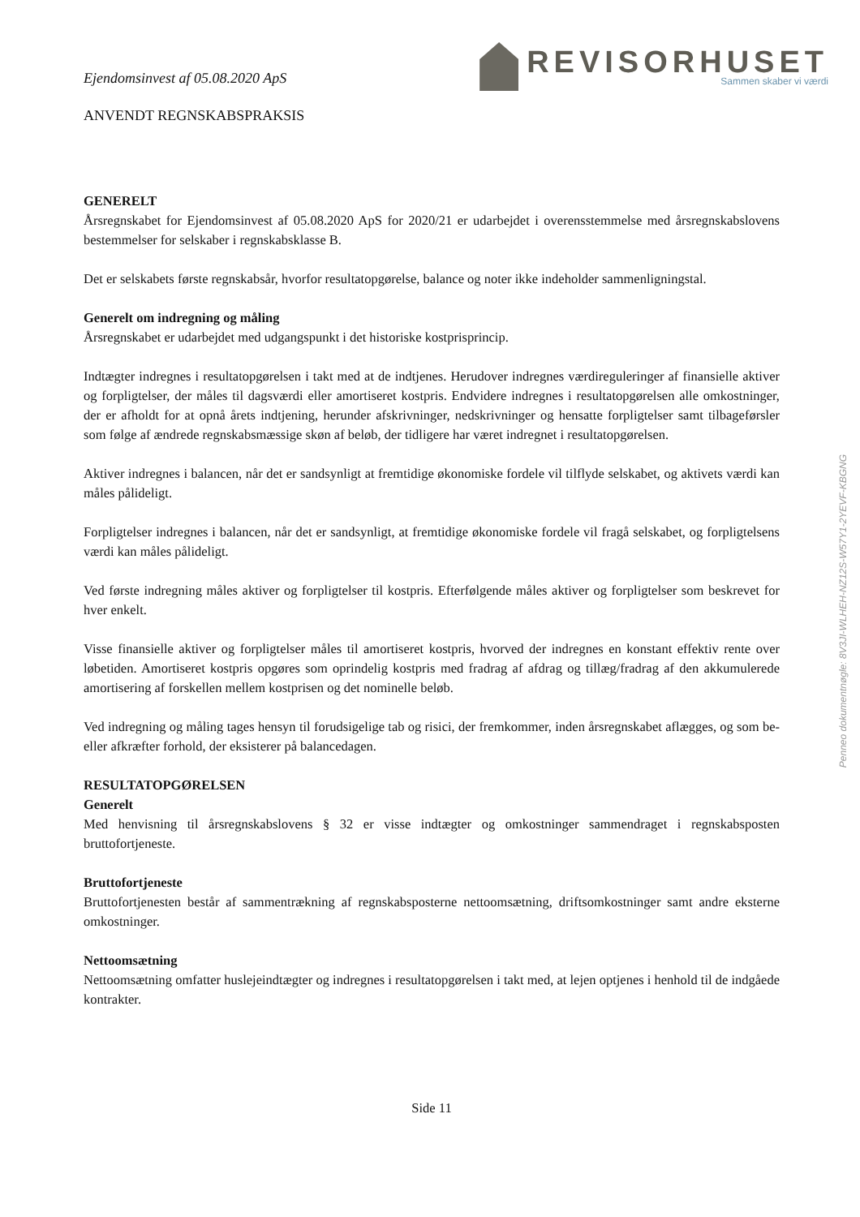Ejendomsinvest af 05.08.2020 ApS
REVISORHUSET
Sammen skaber vi værdi
ANVENDT REGNSKABSPRAKSIS
GENERELT
Årsregnskabet for Ejendomsinvest af 05.08.2020 ApS for 2020/21 er udarbejdet i overensstemmelse med årsregnskabslovens bestemmelser for selskaber i regnskabsklasse B.
Det er selskabets første regnskabsår, hvorfor resultatopgørelse, balance og noter ikke indeholder sammenligningstal.
Generelt om indregning og måling
Årsregnskabet er udarbejdet med udgangspunkt i det historiske kostprisprincip.
Indtægter indregnes i resultatopgørelsen i takt med at de indtjenes. Herudover indregnes værdireguleringer af finansielle aktiver og forpligtelser, der måles til dagsværdi eller amortiseret kostpris. Endvidere indregnes i resultatopgørelsen alle omkostninger, der er afholdt for at opnå årets indtjening, herunder afskrivninger, nedskrivninger og hensatte forpligtelser samt tilbageførsler som følge af ændrede regnskabsmæssige skøn af beløb, der tidligere har været indregnet i resultatopgørelsen.
Aktiver indregnes i balancen, når det er sandsynligt at fremtidige økonomiske fordele vil tilflyde selskabet, og aktivets værdi kan måles pålideligt.
Forpligtelser indregnes i balancen, når det er sandsynligt, at fremtidige økonomiske fordele vil fragå selskabet, og forpligtelsens værdi kan måles pålideligt.
Ved første indregning måles aktiver og forpligtelser til kostpris. Efterfølgende måles aktiver og forpligtelser som beskrevet for hver enkelt.
Visse finansielle aktiver og forpligtelser måles til amortiseret kostpris, hvorved der indregnes en konstant effektiv rente over løbetiden. Amortiseret kostpris opgøres som oprindelig kostpris med fradrag af afdrag og tillæg/fradrag af den akkumulerede amortisering af forskellen mellem kostprisen og det nominelle beløb.
Ved indregning og måling tages hensyn til forudsigelige tab og risici, der fremkommer, inden årsregnskabet aflægges, og som be- eller afkræfter forhold, der eksisterer på balancedagen.
RESULTATOPGØRELSEN
Generelt
Med henvisning til årsregnskabslovens § 32 er visse indtægter og omkostninger sammendraget i regnskabsposten bruttofortjeneste.
Bruttofortjeneste
Bruttofortjenesten består af sammentrækning af regnskabsposterne nettoomsætning, driftsomkostninger samt andre eksterne omkostninger.
Nettoomsætning
Nettoomsætning omfatter huslejeindtægter og indregnes i resultatopgørelsen i takt med, at lejen optjenes i henhold til de indgåede kontrakter.
Side 11
Penneo dokumentnøgle: 8V3JI-WLHEH-NZ12S-W57Y1-2YEVF-KBGNG